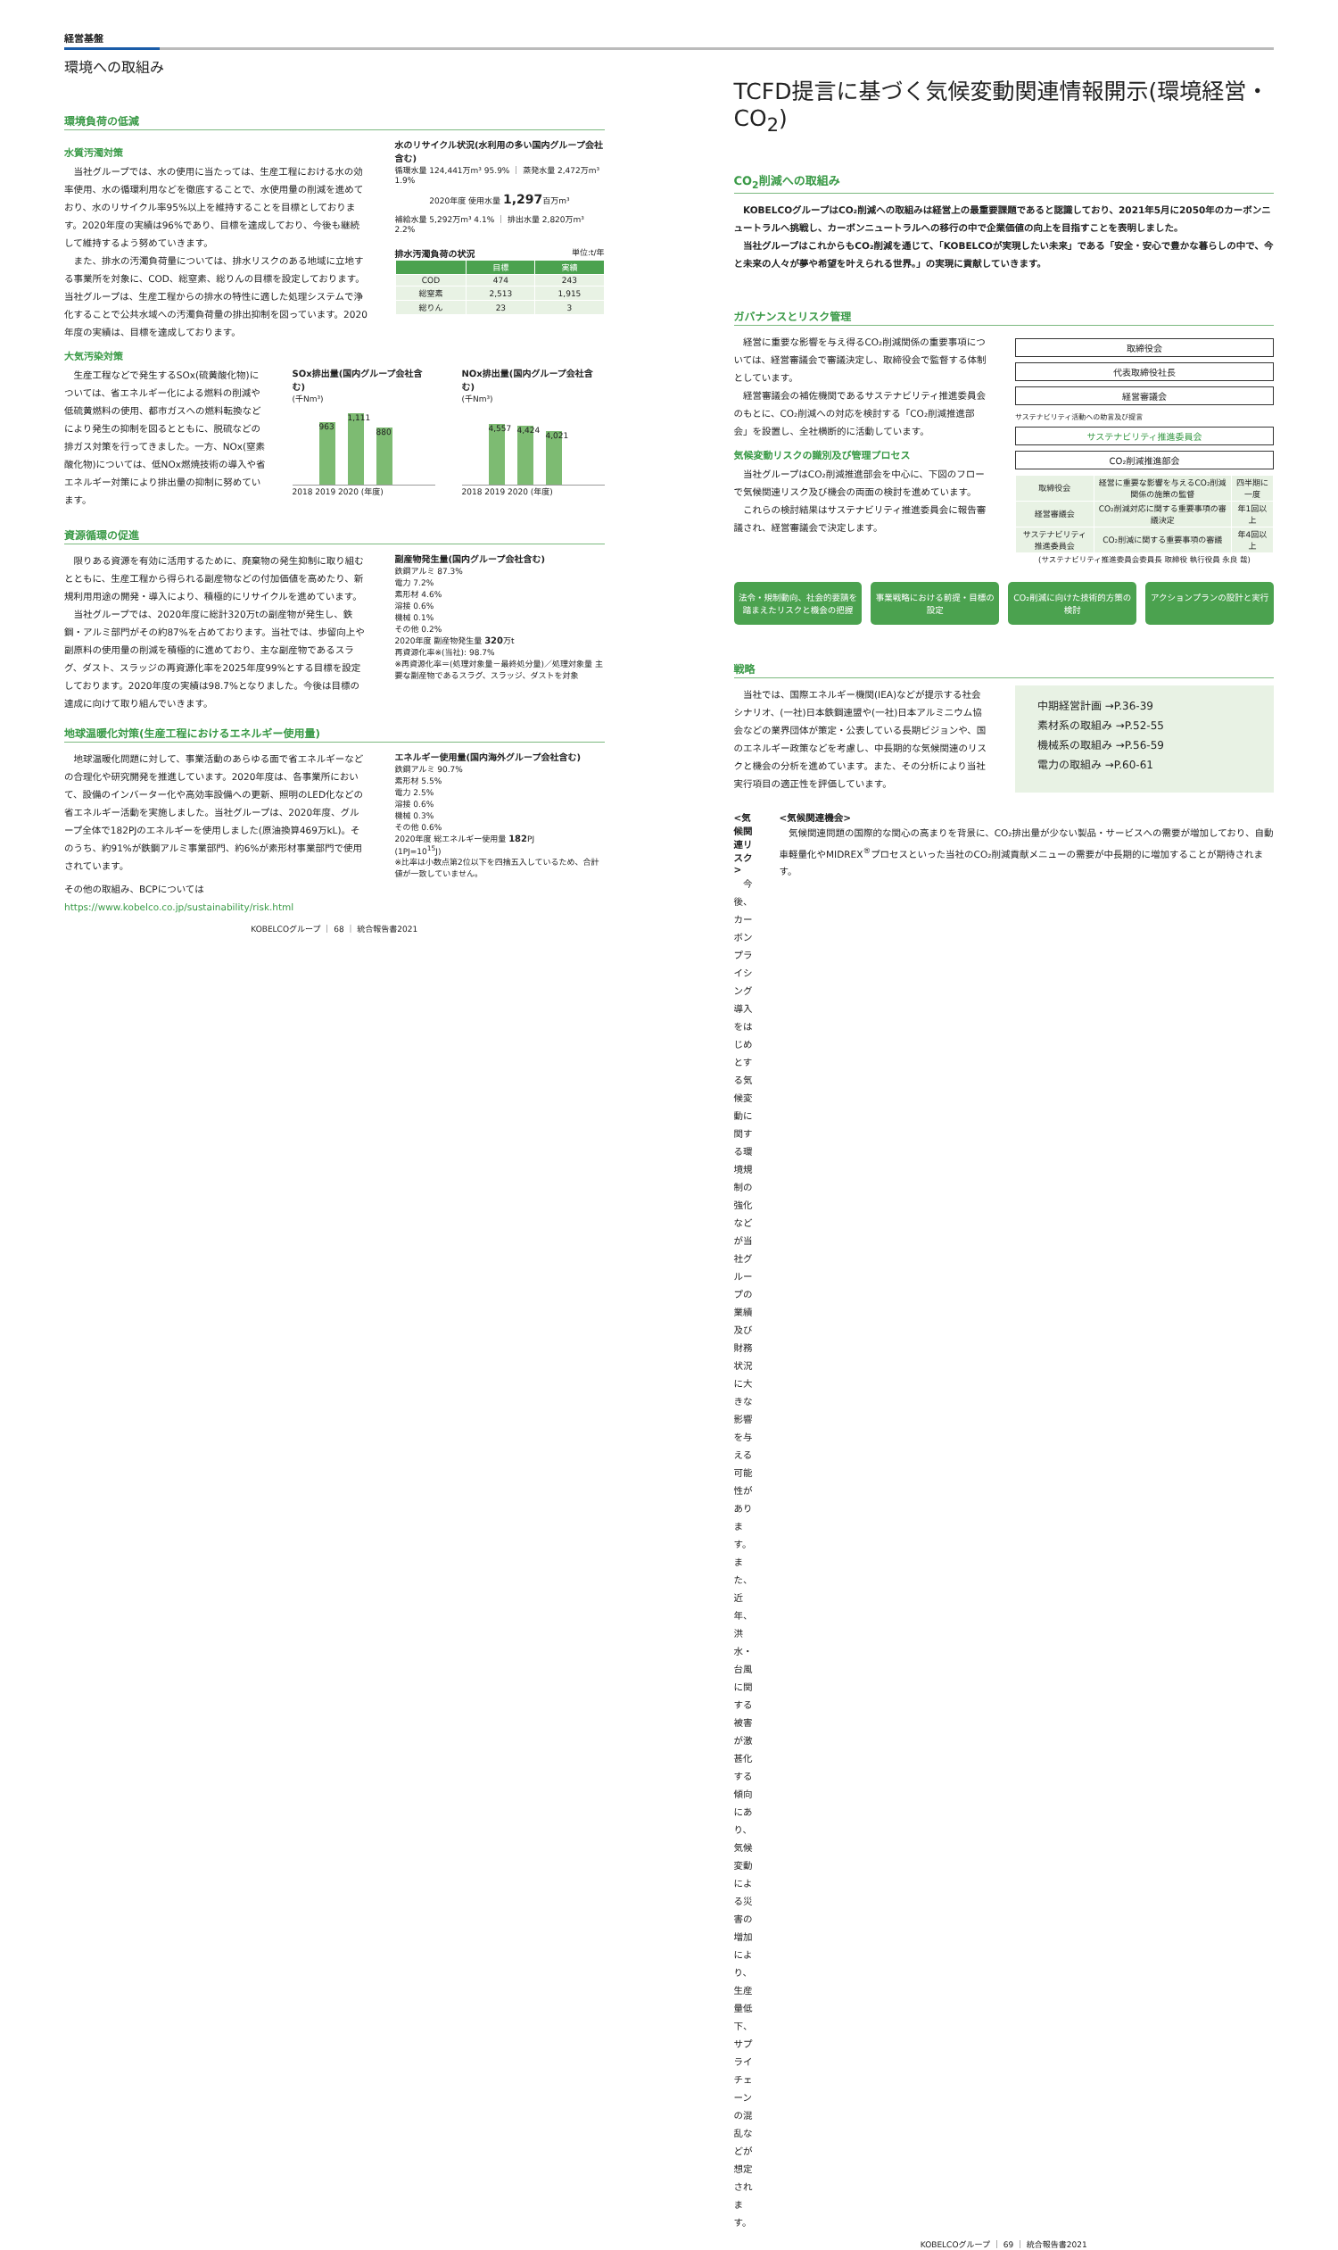経営基盤
環境への取組み
環境負荷の低減
水質汚濁対策
当社グループでは、水の使用に当たっては、生産工程における水の効率使用、水の循環利用などを徹底することで、水使用量の削減を進めており、水のリサイクル率95%以上を維持することを目標としております。2020年度の実績は96%であり、目標を達成しており、今後も継続して維持するよう努めていきます。
また、排水の汚濁負荷量については、排水リスクのある地域に立地する事業所を対象に、COD、総窒素、総りんの目標を設定しております。当社グループは、生産工程からの排水の特性に適した処理システムで浄化することで公共水域への汚濁負荷量の排出抑制を図っています。2020年度の実績は、目標を達成しております。
水のリサイクル状況(水利用の多い国内グループ会社含む)
循環水量 124,441万m³ 95.9% ｜ 蒸発水量 2,472万m³ 1.9%
2020年度 使用水量 1,297百万m³
補給水量 5,292万m³ 4.1% ｜ 排出水量 2,820万m³ 2.2%
排水汚濁負荷の状況 単位:t/年
| | 目標 | 実績 |
| --- | --- | --- |
| COD | 474 | 243 |
| 総窒素 | 2,513 | 1,915 |
| 総りん | 23 | 3 |
大気汚染対策
生産工程などで発生するSOx(硫黄酸化物)については、省エネルギー化による燃料の削減や低硫黄燃料の使用、都市ガスへの燃料転換などにより発生の抑制を図るとともに、脱硫などの排ガス対策を行ってきました。一方、NOx(窒素酸化物)については、低NOx燃焼技術の導入や省エネルギー対策により排出量の抑制に努めています。
SOx排出量(国内グループ会社含む)
(千Nm³)
963
1,111
880
2018 2019 2020 (年度)
NOx排出量(国内グループ会社含む)
(千Nm³)
4,557
4,424
4,021
2018 2019 2020 (年度)
資源循環の促進
限りある資源を有効に活用するために、廃棄物の発生抑制に取り組むとともに、生産工程から得られる副産物などの付加価値を高めたり、新規利用用途の開発・導入により、積極的にリサイクルを進めています。
当社グループでは、2020年度に総計320万tの副産物が発生し、鉄鋼・アルミ部門がその約87%を占めております。当社では、歩留向上や副原料の使用量の削減を積極的に進めており、主な副産物であるスラグ、ダスト、スラッジの再資源化率を2025年度99%とする目標を設定しております。2020年度の実績は98.7%となりました。今後は目標の達成に向けて取り組んでいきます。
副産物発生量(国内グループ会社含む)
鉄鋼アルミ 87.3%
電力 7.2%
素形材 4.6%
溶接 0.6%
機械 0.1%
その他 0.2%
2020年度 副産物発生量 320万t
再資源化率※(当社): 98.7%
※再資源化率＝(処理対象量－最終処分量)／処理対象量 主要な副産物であるスラグ、スラッジ、ダストを対象
地球温暖化対策(生産工程におけるエネルギー使用量)
地球温暖化問題に対して、事業活動のあらゆる面で省エネルギーなどの合理化や研究開発を推進しています。2020年度は、各事業所において、設備のインバーター化や高効率設備への更新、照明のLED化などの省エネルギー活動を実施しました。当社グループは、2020年度、グループ全体で182PJのエネルギーを使用しました(原油換算469万kL)。そのうち、約91%が鉄鋼アルミ事業部門、約6%が素形材事業部門で使用されています。
その他の取組み、BCPについては
https://www.kobelco.co.jp/sustainability/risk.html
エネルギー使用量(国内海外グループ会社含む)
鉄鋼アルミ 90.7%
素形材 5.5%
電力 2.5%
溶接 0.6%
機械 0.3%
その他 0.6%
2020年度 総エネルギー使用量 182 PJ
(1PJ=10<sup>15</sup>J)
※比率は小数点第2位以下を四捨五入しているため、合計値が一致していません。
KOBELCOグループ ｜ 68 ｜ 統合報告書2021
TCFD提言に基づく気候変動関連情報開示(環境経営・CO<sub>2</sub>)
CO<sub>2</sub>削減への取組み
KOBELCOグループはCO₂削減への取組みは経営上の最重要課題であると認識しており、2021年5月に2050年のカーボンニュートラルへ挑戦し、カーボンニュートラルへの移行の中で企業価値の向上を目指すことを表明しました。
当社グループはこれからもCO₂削減を通じて、「KOBELCOが実現したい未来」である「安全・安心で豊かな暮らしの中で、今と未来の人々が夢や希望を叶えられる世界。」の実現に貢献していきます。
ガバナンスとリスク管理
経営に重要な影響を与え得るCO₂削減関係の重要事項については、経営審議会で審議決定し、取締役会で監督する体制としています。
経営審議会の補佐機関であるサステナビリティ推進委員会のもとに、CO₂削減への対応を検討する「CO₂削減推進部会」を設置し、全社横断的に活動しています。
気候変動リスクの識別及び管理プロセス
当社グループはCO₂削減推進部会を中心に、下図のフローで気候関連リスク及び機会の両面の検討を進めています。
これらの検討結果はサステナビリティ推進委員会に報告審議され、経営審議会で決定します。
取締役会
代表取締役社長
経営審議会
サステナビリティ活動への助言及び提言
サステナビリティ推進委員会
CO₂削減推進部会
| 取締役会 | 経営に重要な影響を与えるCO₂削減関係の施策の監督 | 四半期に一度 |
| 経営審議会 | CO₂削減対応に関する重要事項の審議決定 | 年1回以上 |
| サステナビリティ推進委員会 | CO₂削減に関する重要事項の審議 | 年4回以上 |
(サステナビリティ推進委員会委員長 取締役 執行役員 永良 哉)
法令・規制動向、社会的要請を踏まえたリスクと機会の把握
事業戦略における前提・目標の設定 CO₂削減に向けた技術的方策の検討 アクションプランの設計と実行
戦略
当社では、国際エネルギー機関(IEA)などが提示する社会シナリオ、(一社)日本鉄鋼連盟や(一社)日本アルミニウム協会などの業界団体が策定・公表している長期ビジョンや、国のエネルギー政策などを考慮し、中長期的な気候関連のリスクと機会の分析を進めています。また、その分析により当社実行項目の適正性を評価しています。
中期経営計画 →P.36-39
素材系の取組み →P.52-55
機械系の取組み →P.56-59
電力の取組み →P.60-61
<気候関連リスク>
今後、カーボンプライシング導入をはじめとする気候変動に関する環境規制の強化などが当社グループの業績及び財務状況に大きな影響を与える可能性があります。また、近年、洪水・台風に関する被害が激甚化する傾向にあり、気候変動による災害の増加により、生産量低下、サプライチェーンの混乱などが想定されます。
<気候関連機会>
気候関連問題の国際的な関心の高まりを背景に、CO₂排出量が少ない製品・サービスへの需要が増加しており、自動車軽量化やMIDREX<sup>®</sup>プロセスといった当社のCO₂削減貢献メニューの需要が中長期的に増加することが期待されます。
KOBELCOグループ ｜ 69 ｜ 統合報告書2021